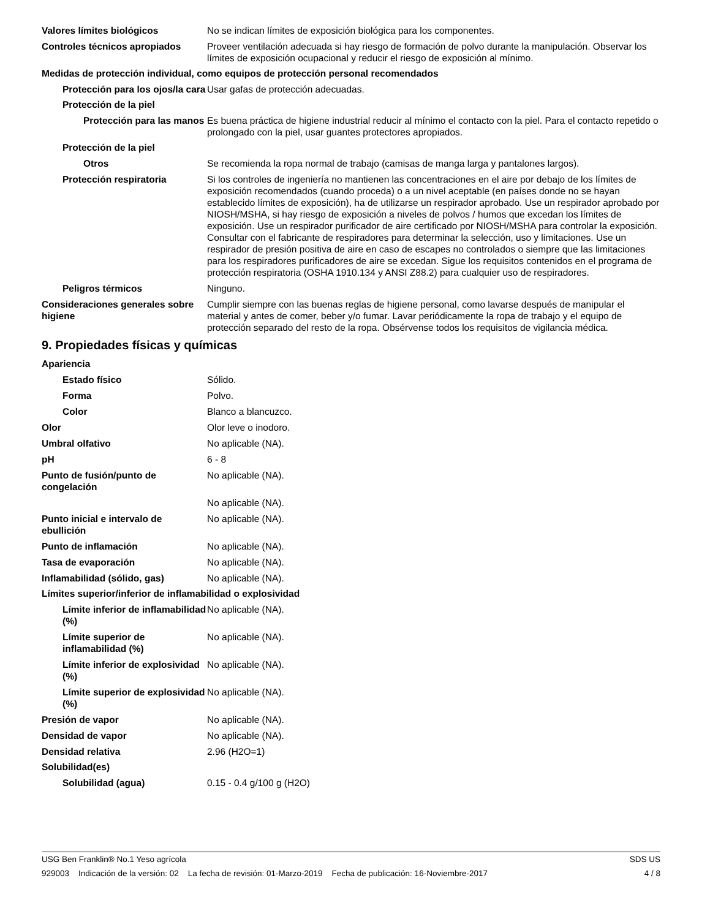Valores límites biológicos No se indican límites de exposición biológica para los componentes.
Controles técnicos apropiados Proveer ventilación adecuada si hay riesgo de formación de polvo durante la manipulación. Observar los límites de exposición ocupacional y reducir el riesgo de exposición al mínimo.
Medidas de protección individual, como equipos de protección personal recomendados
Protección para los ojos/la cara
Usar gafas de protección adecuadas.
Protección de la piel
Protección para las manos
Es buena práctica de higiene industrial reducir al mínimo el contacto con la piel. Para el contacto repetido o prolongado con la piel, usar guantes protectores apropiados.
Protección de la piel
Otros Se recomienda la ropa normal de trabajo (camisas de manga larga y pantalones largos).
Protección respiratoria Si los controles de ingeniería no mantienen las concentraciones en el aire por debajo de los límites de exposición recomendados (cuando proceda) o a un nivel aceptable (en países donde no se hayan establecido límites de exposición), ha de utilizarse un respirador aprobado. Use un respirador aprobado por NIOSH/MSHA, si hay riesgo de exposición a niveles de polvos / humos que excedan los límites de exposición. Use un respirador purificador de aire certificado por NIOSH/MSHA para controlar la exposición. Consultar con el fabricante de respiradores para determinar la selección, uso y limitaciones. Use un respirador de presión positiva de aire en caso de escapes no controlados o siempre que las limitaciones para los respiradores purificadores de aire se excedan. Sigue los requisitos contenidos en el programa de protección respiratoria (OSHA 1910.134 y ANSI Z88.2) para cualquier uso de respiradores.
Peligros térmicos Ninguno.
Consideraciones generales sobre higiene
Cumplir siempre con las buenas reglas de higiene personal, como lavarse después de manipular el material y antes de comer, beber y/o fumar. Lavar periódicamente la ropa de trabajo y el equipo de protección separado del resto de la ropa. Obsérvense todos los requisitos de vigilancia médica.
9. Propiedades físicas y químicas
Apariencia
Estado físico Sólido.
Forma Polvo.
Color Blanco a blancuzco.
Olor Olor leve o inodoro.
Umbral olfativo No aplicable (NA).
pH 6 - 8
Punto de fusión/punto de congelación
No aplicable (NA).
No aplicable (NA).
Punto inicial e intervalo de ebullición
No aplicable (NA).
Punto de inflamación No aplicable (NA).
Tasa de evaporación No aplicable (NA).
Inflamabilidad (sólido, gas) No aplicable (NA).
Límites superior/inferior de inflamabilidad o explosividad
Límite inferior de inflamabilidad (%)
No aplicable (NA).
Límite superior de inflamabilidad (%)
No aplicable (NA).
Límite inferior de explosividad (%)
No aplicable (NA).
Límite superior de explosividad (%)
No aplicable (NA).
Presión de vapor No aplicable (NA).
Densidad de vapor No aplicable (NA).
Densidad relativa 2.96 (H2O=1)
Solubilidad(es)
Solubilidad (agua) 0.15 - 0.4 g/100 g (H2O)
USG Ben Franklin® No.1 Yeso agrícola SDS US
929003 Indicación de la versión: 02 La fecha de revisión: 01-Marzo-2019 Fecha de publicación: 16-Noviembre-2017 4 / 8